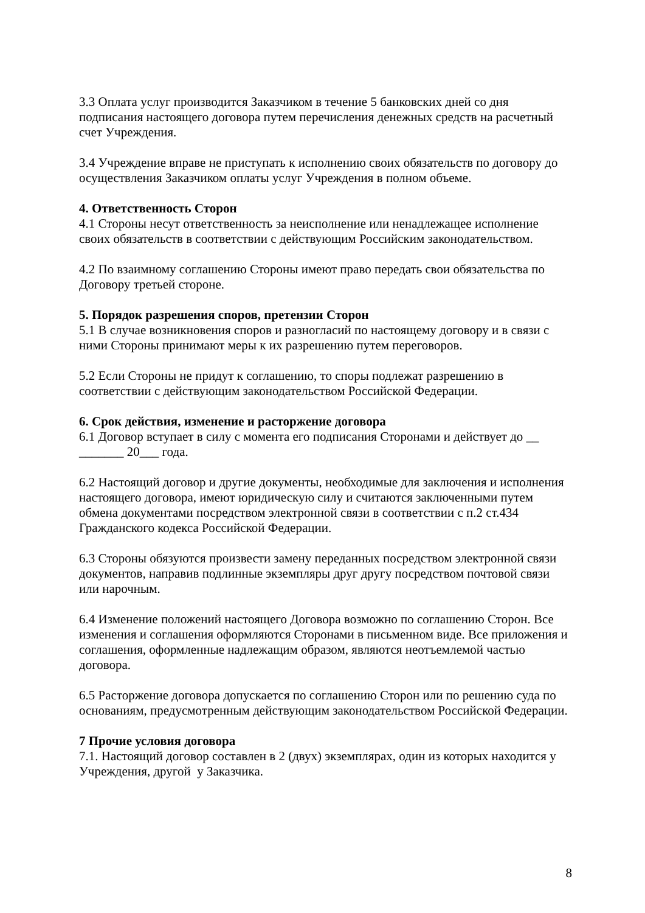3.3 Оплата услуг производится Заказчиком в течение 5 банковских дней со дня подписания настоящего договора путем перечисления денежных средств на расчетный счет Учреждения.
3.4 Учреждение вправе не приступать к исполнению своих обязательств по договору до осуществления Заказчиком оплаты услуг Учреждения в полном объеме.
4. Ответственность Сторон
4.1 Стороны несут ответственность за неисполнение или ненадлежащее исполнение своих обязательств в соответствии с действующим Российским законодательством.
4.2 По взаимному соглашению Стороны имеют право передать свои обязательства по Договору третьей стороне.
5. Порядок разрешения споров, претензии Сторон
5.1 В случае возникновения споров и разногласий по настоящему договору и в связи с ними Стороны принимают меры к их разрешению путем переговоров.
5.2 Если Стороны не придут к соглашению, то споры подлежат разрешению в соответствии с действующим законодательством Российской Федерации.
6. Срок действия, изменение и расторжение договора
6.1 Договор вступает в силу с момента его подписания Сторонами и действует до __ _______ 20___ года.
6.2 Настоящий договор и другие документы, необходимые для заключения и исполнения настоящего договора, имеют юридическую силу и считаются заключенными путем обмена документами посредством электронной связи в соответствии с п.2 ст.434 Гражданского кодекса Российской Федерации.
6.3 Стороны обязуются произвести замену переданных посредством электронной связи документов, направив подлинные экземпляры друг другу посредством почтовой связи или нарочным.
6.4 Изменение положений настоящего Договора возможно по соглашению Сторон. Все изменения и соглашения оформляются Сторонами в письменном виде. Все приложения и соглашения, оформленные надлежащим образом, являются неотъемлемой частью договора.
6.5 Расторжение договора допускается по соглашению Сторон или по решению суда по основаниям, предусмотренным действующим законодательством Российской Федерации.
7 Прочие условия договора
7.1. Настоящий договор составлен в 2 (двух) экземплярах, один из которых находится у Учреждения, другой у Заказчика.
8